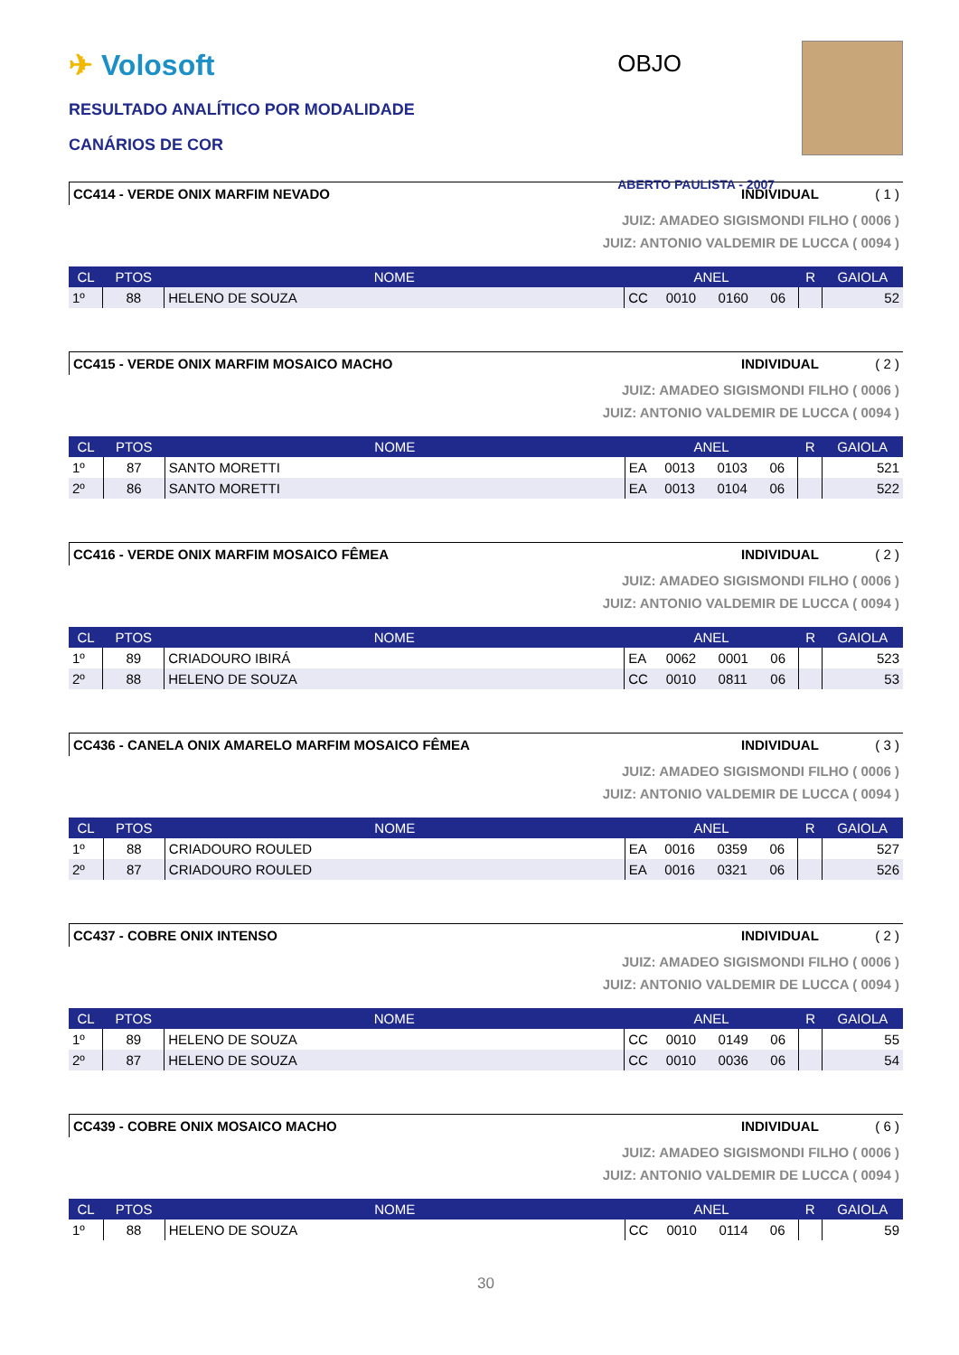✈ Volosoft
RESULTADO ANALÍTICO POR MODALIDADE
CANÁRIOS DE COR
OBJO
ABERTO PAULISTA - 2007
CC414 - VERDE ONIX MARFIM NEVADO INDIVIDUAL ( 1 )
JUIZ: AMADEO SIGISMONDI FILHO ( 0006 )
JUIZ: ANTONIO VALDEMIR DE LUCCA ( 0094 )
| CL | PTOS | NOME | ANEL | | | | R | GAIOLA |
| --- | --- | --- | --- | --- | --- | --- | --- | --- |
| 1º | 88 | HELENO DE SOUZA | CC | 0010 | 0160 | 06 | | 52 |
CC415 - VERDE ONIX MARFIM MOSAICO MACHO INDIVIDUAL ( 2 )
JUIZ: AMADEO SIGISMONDI FILHO ( 0006 )
JUIZ: ANTONIO VALDEMIR DE LUCCA ( 0094 )
| CL | PTOS | NOME | ANEL | | | | R | GAIOLA |
| --- | --- | --- | --- | --- | --- | --- | --- | --- |
| 1º | 87 | SANTO MORETTI | EA | 0013 | 0103 | 06 | | 521 |
| 2º | 86 | SANTO MORETTI | EA | 0013 | 0104 | 06 | | 522 |
CC416 - VERDE ONIX MARFIM MOSAICO FÊMEA INDIVIDUAL ( 2 )
JUIZ: AMADEO SIGISMONDI FILHO ( 0006 )
JUIZ: ANTONIO VALDEMIR DE LUCCA ( 0094 )
| CL | PTOS | NOME | ANEL | | | | R | GAIOLA |
| --- | --- | --- | --- | --- | --- | --- | --- | --- |
| 1º | 89 | CRIADOURO IBIRÁ | EA | 0062 | 0001 | 06 | | 523 |
| 2º | 88 | HELENO DE SOUZA | CC | 0010 | 0811 | 06 | | 53 |
CC436 - CANELA ONIX AMARELO MARFIM MOSAICO FÊMEA INDIVIDUAL ( 3 )
JUIZ: AMADEO SIGISMONDI FILHO ( 0006 )
JUIZ: ANTONIO VALDEMIR DE LUCCA ( 0094 )
| CL | PTOS | NOME | ANEL | | | | R | GAIOLA |
| --- | --- | --- | --- | --- | --- | --- | --- | --- |
| 1º | 88 | CRIADOURO ROULED | EA | 0016 | 0359 | 06 | | 527 |
| 2º | 87 | CRIADOURO ROULED | EA | 0016 | 0321 | 06 | | 526 |
CC437 - COBRE ONIX INTENSO INDIVIDUAL ( 2 )
JUIZ: AMADEO SIGISMONDI FILHO ( 0006 )
JUIZ: ANTONIO VALDEMIR DE LUCCA ( 0094 )
| CL | PTOS | NOME | ANEL | | | | R | GAIOLA |
| --- | --- | --- | --- | --- | --- | --- | --- | --- |
| 1º | 89 | HELENO DE SOUZA | CC | 0010 | 0149 | 06 | | 55 |
| 2º | 87 | HELENO DE SOUZA | CC | 0010 | 0036 | 06 | | 54 |
CC439 - COBRE ONIX MOSAICO MACHO INDIVIDUAL ( 6 )
JUIZ: AMADEO SIGISMONDI FILHO ( 0006 )
JUIZ: ANTONIO VALDEMIR DE LUCCA ( 0094 )
| CL | PTOS | NOME | ANEL | | | | R | GAIOLA |
| --- | --- | --- | --- | --- | --- | --- | --- | --- |
| 1º | 88 | HELENO DE SOUZA | CC | 0010 | 0114 | 06 | | 59 |
30